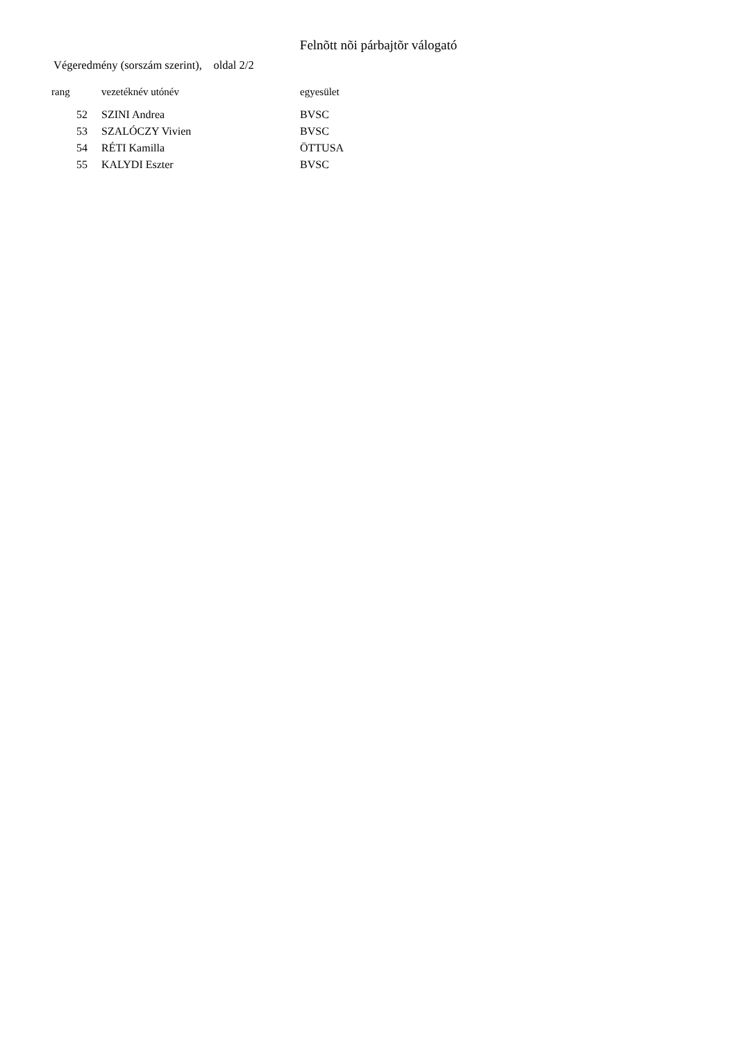Felnõtt nõi párbajtõr válogató
Végeredmény (sorszám szerint), oldal 2/2
| rang | vezetéknév utónév | egyesület |
| --- | --- | --- |
| 52 | SZINI Andrea | BVSC |
| 53 | SZALÓCZY Vivien | BVSC |
| 54 | RÉTI Kamilla | ÖTTUSA |
| 55 | KALYDI Eszter | BVSC |